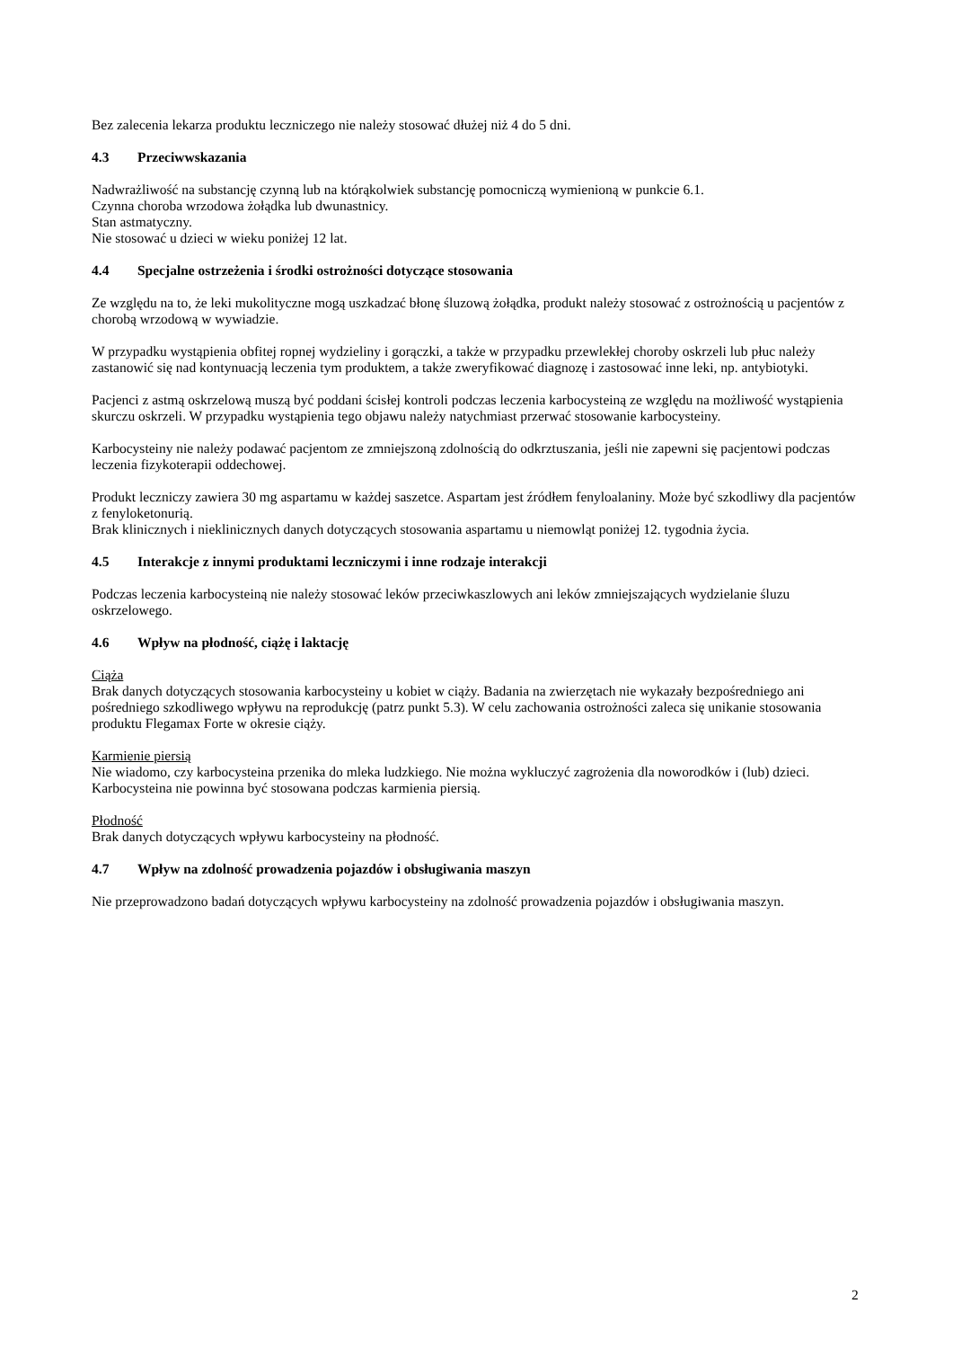Bez zalecenia lekarza produktu leczniczego nie należy stosować dłużej niż 4 do 5 dni.
4.3 Przeciwwskazania
Nadwrażliwość na substancję czynną lub na którąkolwiek substancję pomocniczą wymienioną w punkcie 6.1.
Czynna choroba wrzodowa żołądka lub dwunastnicy.
Stan astmatyczny.
Nie stosować u dzieci w wieku poniżej 12 lat.
4.4 Specjalne ostrzeżenia i środki ostrożności dotyczące stosowania
Ze względu na to, że leki mukolityczne mogą uszkadzać błonę śluzową żołądka, produkt należy stosować z ostrożnością u pacjentów z chorobą wrzodową w wywiadzie.
W przypadku wystąpienia obfitej ropnej wydzieliny i gorączki, a także w przypadku przewlekłej choroby oskrzeli lub płuc należy zastanowić się nad kontynuacją leczenia tym produktem, a także zweryfikować diagnozę i zastosować inne leki, np. antybiotyki.
Pacjenci z astmą oskrzelową muszą być poddani ścisłej kontroli podczas leczenia karbocysteiną ze względu na możliwość wystąpienia skurczu oskrzeli. W przypadku wystąpienia tego objawu należy natychmiast przerwać stosowanie karbocysteiny.
Karbocysteiny nie należy podawać pacjentom ze zmniejszoną zdolnością do odkrztuszania, jeśli nie zapewni się pacjentowi podczas leczenia fizykoterapii oddechowej.
Produkt leczniczy zawiera 30 mg aspartamu w każdej saszetce. Aspartam jest źródłem fenyloalaniny. Może być szkodliwy dla pacjentów z fenyloketonurią.
Brak klinicznych i nieklinicznych danych dotyczących stosowania aspartamu u niemowląt poniżej 12. tygodnia życia.
4.5 Interakcje z innymi produktami leczniczymi i inne rodzaje interakcji
Podczas leczenia karbocysteiną nie należy stosować leków przeciwkaszlowych ani leków zmniejszających wydzielanie śluzu oskrzelowego.
4.6 Wpływ na płodność, ciążę i laktację
Ciąża
Brak danych dotyczących stosowania karbocysteiny u kobiet w ciąży. Badania na zwierzętach nie wykazały bezpośredniego ani pośredniego szkodliwego wpływu na reprodukcję (patrz punkt 5.3). W celu zachowania ostrożności zaleca się unikanie stosowania produktu Flegamax Forte w okresie ciąży.
Karmienie piersią
Nie wiadomo, czy karbocysteina przenika do mleka ludzkiego. Nie można wykluczyć zagrożenia dla noworodków i (lub) dzieci. Karbocysteina nie powinna być stosowana podczas karmienia piersią.
Płodność
Brak danych dotyczących wpływu karbocysteiny na płodność.
4.7 Wpływ na zdolność prowadzenia pojazdów i obsługiwania maszyn
Nie przeprowadzono badań dotyczących wpływu karbocysteiny na zdolność prowadzenia pojazdów i obsługiwania maszyn.
2